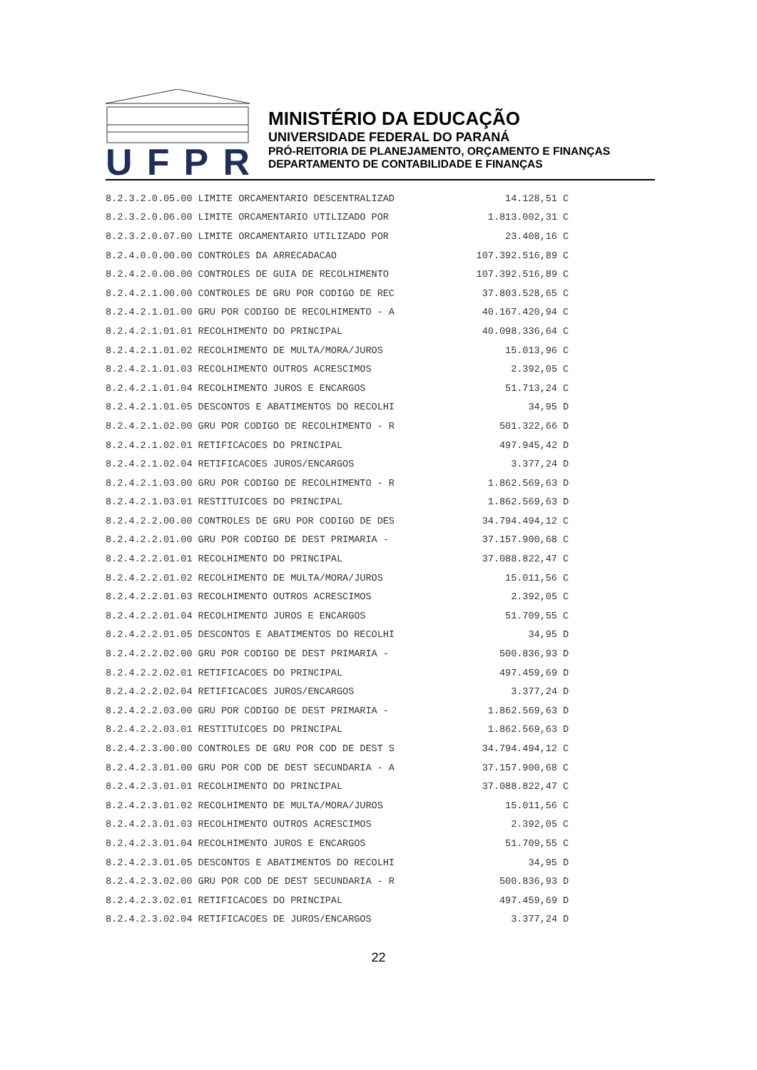UFPR
MINISTÉRIO DA EDUCAÇÃO
UNIVERSIDADE FEDERAL DO PARANÁ
PRÓ-REITORIA DE PLANEJAMENTO, ORÇAMENTO E FINANÇAS
DEPARTAMENTO DE CONTABILIDADE E FINANÇAS
| 8.2.3.2.0.05.00 | LIMITE ORCAMENTARIO DESCENTRALIZAD | 14.128,51 | C |
| 8.2.3.2.0.06.00 | LIMITE ORCAMENTARIO UTILIZADO POR | 1.813.002,31 | C |
| 8.2.3.2.0.07.00 | LIMITE ORCAMENTARIO UTILIZADO POR | 23.408,16 | C |
| 8.2.4.0.0.00.00 | CONTROLES DA ARRECADACAO | 107.392.516,89 | C |
| 8.2.4.2.0.00.00 | CONTROLES DE GUIA DE RECOLHIMENTO | 107.392.516,89 | C |
| 8.2.4.2.1.00.00 | CONTROLES DE GRU POR CODIGO DE REC | 37.803.528,65 | C |
| 8.2.4.2.1.01.00 | GRU POR CODIGO DE RECOLHIMENTO - A | 40.167.420,94 | C |
| 8.2.4.2.1.01.01 | RECOLHIMENTO DO PRINCIPAL | 40.098.336,64 | C |
| 8.2.4.2.1.01.02 | RECOLHIMENTO DE MULTA/MORA/JUROS | 15.013,96 | C |
| 8.2.4.2.1.01.03 | RECOLHIMENTO OUTROS ACRESCIMOS | 2.392,05 | C |
| 8.2.4.2.1.01.04 | RECOLHIMENTO JUROS E ENCARGOS | 51.713,24 | C |
| 8.2.4.2.1.01.05 | DESCONTOS E ABATIMENTOS DO RECOLHI | 34,95 | D |
| 8.2.4.2.1.02.00 | GRU POR CODIGO DE RECOLHIMENTO - R | 501.322,66 | D |
| 8.2.4.2.1.02.01 | RETIFICACOES DO PRINCIPAL | 497.945,42 | D |
| 8.2.4.2.1.02.04 | RETIFICACOES JUROS/ENCARGOS | 3.377,24 | D |
| 8.2.4.2.1.03.00 | GRU POR CODIGO DE RECOLHIMENTO - R | 1.862.569,63 | D |
| 8.2.4.2.1.03.01 | RESTITUICOES DO PRINCIPAL | 1.862.569,63 | D |
| 8.2.4.2.2.00.00 | CONTROLES DE GRU POR CODIGO DE DES | 34.794.494,12 | C |
| 8.2.4.2.2.01.00 | GRU POR CODIGO DE DEST PRIMARIA - | 37.157.900,68 | C |
| 8.2.4.2.2.01.01 | RECOLHIMENTO DO PRINCIPAL | 37.088.822,47 | C |
| 8.2.4.2.2.01.02 | RECOLHIMENTO DE MULTA/MORA/JUROS | 15.011,56 | C |
| 8.2.4.2.2.01.03 | RECOLHIMENTO OUTROS ACRESCIMOS | 2.392,05 | C |
| 8.2.4.2.2.01.04 | RECOLHIMENTO JUROS E ENCARGOS | 51.709,55 | C |
| 8.2.4.2.2.01.05 | DESCONTOS E ABATIMENTOS DO RECOLHI | 34,95 | D |
| 8.2.4.2.2.02.00 | GRU POR CODIGO DE DEST PRIMARIA - | 500.836,93 | D |
| 8.2.4.2.2.02.01 | RETIFICACOES DO PRINCIPAL | 497.459,69 | D |
| 8.2.4.2.2.02.04 | RETIFICACOES JUROS/ENCARGOS | 3.377,24 | D |
| 8.2.4.2.2.03.00 | GRU POR CODIGO DE DEST PRIMARIA - | 1.862.569,63 | D |
| 8.2.4.2.2.03.01 | RESTITUICOES DO PRINCIPAL | 1.862.569,63 | D |
| 8.2.4.2.3.00.00 | CONTROLES DE GRU POR COD DE DEST S | 34.794.494,12 | C |
| 8.2.4.2.3.01.00 | GRU POR COD DE DEST SECUNDARIA - A | 37.157.900,68 | C |
| 8.2.4.2.3.01.01 | RECOLHIMENTO DO PRINCIPAL | 37.088.822,47 | C |
| 8.2.4.2.3.01.02 | RECOLHIMENTO DE MULTA/MORA/JUROS | 15.011,56 | C |
| 8.2.4.2.3.01.03 | RECOLHIMENTO OUTROS ACRESCIMOS | 2.392,05 | C |
| 8.2.4.2.3.01.04 | RECOLHIMENTO JUROS E ENCARGOS | 51.709,55 | C |
| 8.2.4.2.3.01.05 | DESCONTOS E ABATIMENTOS DO RECOLHI | 34,95 | D |
| 8.2.4.2.3.02.00 | GRU POR COD DE DEST SECUNDARIA - R | 500.836,93 | D |
| 8.2.4.2.3.02.01 | RETIFICACOES DO PRINCIPAL | 497.459,69 | D |
| 8.2.4.2.3.02.04 | RETIFICACOES DE JUROS/ENCARGOS | 3.377,24 | D |
22